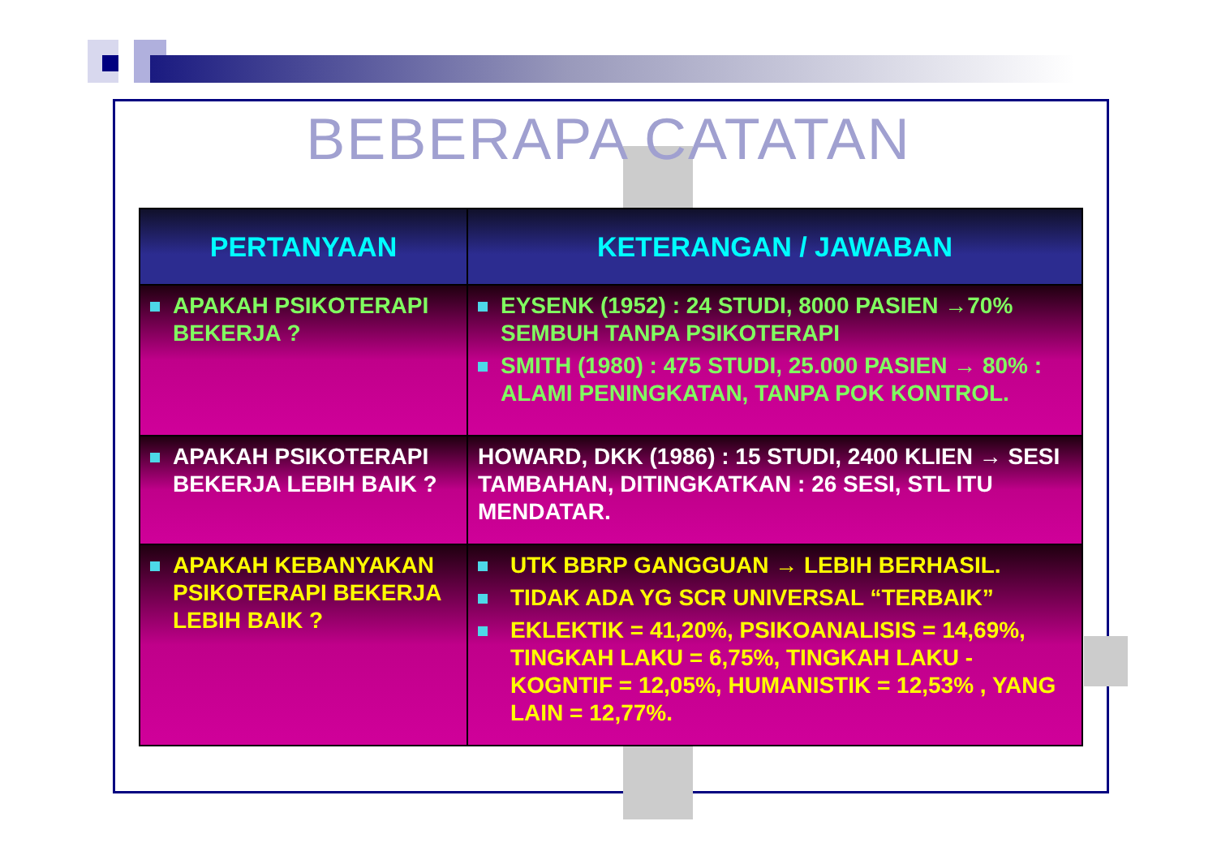BEBERAPA CATATAN
| PERTANYAAN | KETERANGAN / JAWABAN |
| --- | --- |
| APAKAH PSIKOTERAPI BEKERJA ? | EYSENK (1952) : 24 STUDI, 8000 PASIEN →70% SEMBUH TANPA PSIKOTERAPI SMITH (1980) : 475 STUDI, 25.000 PASIEN → 80% : ALAMI PENINGKATAN, TANPA POK KONTROL. |
| APAKAH PSIKOTERAPI BEKERJA LEBIH BAIK ? | HOWARD, DKK (1986) : 15 STUDI, 2400 KLIEN → SESI TAMBAHAN, DITINGKATKAN : 26 SESI, STL ITU MENDATAR. |
| APAKAH KEBANYAKAN PSIKOTERAPI BEKERJA LEBIH BAIK ? | UTK BBRP GANGGUAN → LEBIH BERHASIL. TIDAK ADA YG SCR UNIVERSAL “TERBAIK” EKLEKTIK = 41,20%, PSIKOANALISIS = 14,69%, TINGKAH LAKU = 6,75%, TINGKAH LAKU - KOGNTIF = 12,05%, HUMANISTIK = 12,53% , YANG LAIN = 12,77%. |